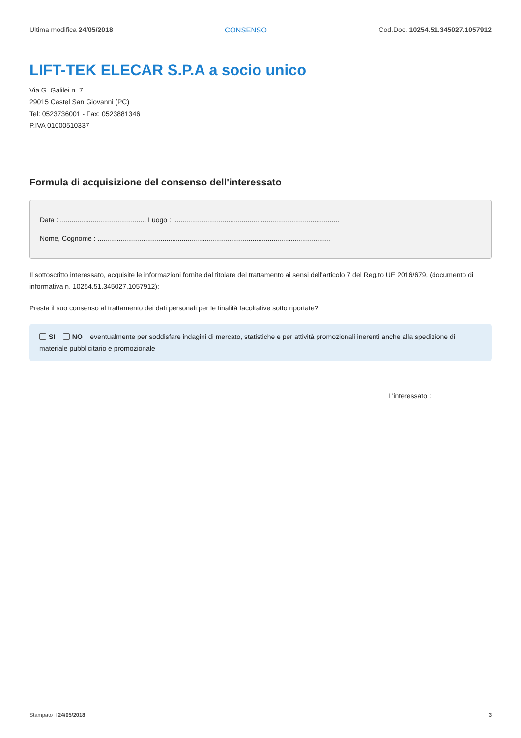Ultima modifica 24/05/2018 CONSENSO Cod.Doc. 10254.51.345027.1057912
LIFT-TEK ELECAR S.P.A a socio unico
Via G. Galilei n. 7
29015 Castel San Giovanni (PC)
Tel: 0523736001 - Fax: 0523881346
P.IVA 01000510337
Formula di acquisizione del consenso dell'interessato
Data : ............................................. Luogo : .......................................................................................
Nome, Cognome : ..........................................................................................................................
Il sottoscritto interessato, acquisite le informazioni fornite dal titolare del trattamento ai sensi dell'articolo 7 del Reg.to UE 2016/679, (documento di informativa n. 10254.51.345027.1057912):
Presta il suo consenso al trattamento dei dati personali per le finalità facoltative sotto riportate?
SI NO eventualmente per soddisfare indagini di mercato, statistiche e per attività promozionali inerenti anche alla spedizione di materiale pubblicitario e promozionale
L'interessato :
Stampato il 24/05/2018 3